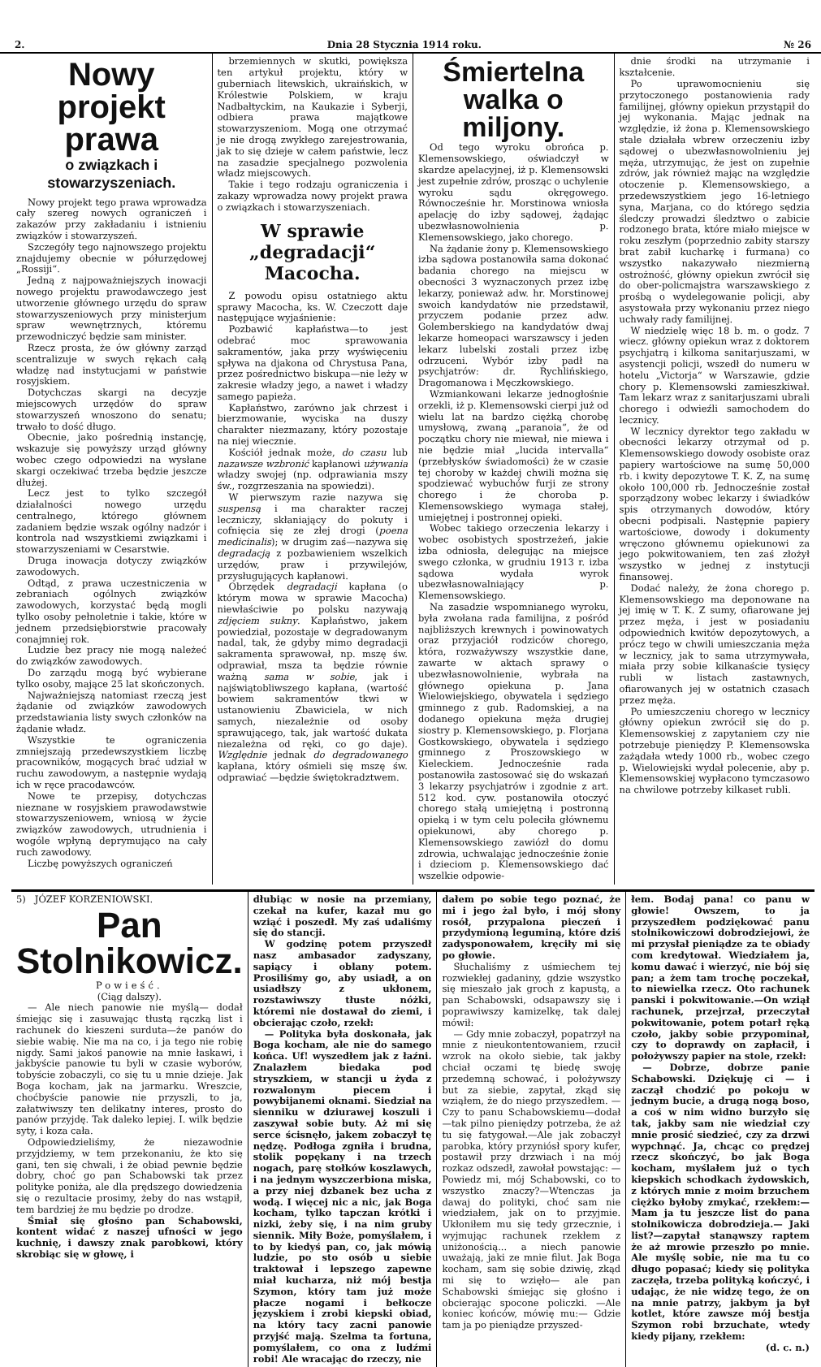2. Dnia 28 Stycznia 1914 roku. № 26
Nowy projekt prawa
o związkach i stowarzyszeniach.
Nowy projekt tego prawa wprowadza cały szereg nowych ograniczeń i zakazów przy zakładaniu i istnieniu związków i stowarzyszeń.
Szczegóły tego najnowszego projektu znajdujemy obecnie w półurzędowej „Rossiji“.
Jedną z najpoważniejszych inowacji nowego projektu prawodawczego jest utworzenie głównego urzędu do spraw stowarzyszeniowych przy ministerjum spraw wewnętrznych, któremu przewodniczyć będzie sam minister.
Rzecz prosta, że ów główny zarząd scentralizuje w swych rękach całą władzę nad instytucjami w państwie rosyjskiem.
Dotychczas skargi na decyzje miejscowych urzędów do spraw stowarzyszeń wnoszono do senatu; trwało to dość długo.
Obecnie, jako pośrednią instancję, wskazuje się powyższy urząd główny wobec czego odpowiedzi na wysłane skargi oczekiwać trzeba będzie jeszcze dłużej.
Lecz jest to tylko szczegół działalności nowego urzędu centralnego, którego głównem zadaniem będzie wszak ogólny nadzór i kontrola nad wszystkiemi związkami i stowarzyszeniami w Cesarstwie.
Druga inowacja dotyczy związków zawodowych.
Odtąd, z prawa uczestniczenia w zebraniach ogólnych związków zawodowych, korzystać będą mogli tylko osoby pełnoletnie i takie, które w jednem przedsiębiorstwie pracowały conajmniej rok.
Ludzie bez pracy nie mogą należeć do związków zawodowych.
Do zarządu mogą być wybierane tylko osoby, mające 25 lat skończonych.
Najważniejszą natomiast rzeczą jest żądanie od związków zawodowych przedstawiania listy swych członków na żądanie władz.
Wszystkie te ograniczenia zmniejszają przedewszystkiem liczbę pracowników, mogących brać udział w ruchu zawodowym, a następnie wydają ich w ręce pracodawców.
Nowe te przepisy, dotychczas nieznane w rosyjskiem prawodawstwie stowarzyszeniowem, wniosą w życie związków zawodowych, utrudnienia i wogóle wpłyną deprymująco na cały ruch zawodowy.
Liczbę powyższych ograniczeń
brzemiennych w skutki, powiększa ten artykuł projektu, który w guberniach litewskich, ukraińskich, w Królestwie Polskiem, w kraju Nadbałtyckim, na Kaukazie i Syberji, odbiera prawa majątkowe stowarzyszeniom. Mogą one otrzymać je nie drogą zwykłego zarejestrowania, jak to się dzieje w całem państwie, lecz na zasadzie specjalnego pozwolenia władz miejscowych.
Takie i tego rodzaju ograniczenia i zakazy wprowadza nowy projekt prawa o związkach i stowarzyszeniach.
W sprawie „degradacji“ Macocha.
Z powodu opisu ostatniego aktu sprawy Macocha, ks. W. Czeczott daje następujące wyjaśnienie:
Pozbawić kapłaństwa—to jest odebrać moc sprawowania sakramentów, jaka przy wyświęceniu spływa na djakona od Chrystusa Pana, przez pośrednictwo biskupa—nie leży w zakresie władzy jego, a nawet i władzy samego papieża.
Kapłaństwo, zarówno jak chrzest i bierzmowanie, wyciska na duszy charakter niezmazany, który pozostaje na niej wiecznie.
Kościół jednak może, do czasu lub nazawsze wzbronić kapłanowi używania władzy swojej (np. odprawiania mszy św., rozgrzeszania na spowiedzi).
W pierwszym razie nazywa się suspensą i ma charakter raczej leczniczy, skłaniający do pokuty i cofnięcia się ze złej drogi (poena medicinalis); w drugim zaś—nazywa się degradacją z pozbawieniem wszelkich urzędów, praw i przywilejów, przysługujących kapłanowi.
Obrzędek degradacji kapłana (o którym mowa w sprawie Macocha) niewłaściwie po polsku nazywają zdjęciem sukny. Kapłaństwo, jakem powiedział, pozostaje w degradowanym nadal, tak, że gdyby mimo degradacji sakramenta sprawował, np. mszę św. odprawiał, msza ta będzie równie ważną sama w sobie, jak i najświątobliwszego kapłana, (wartość bowiem sakramentów tkwi w ustanowieniu Zbawiciela, w nich samych, niezależnie od osoby sprawującego, tak, jak wartość dukata niezależna od ręki, co go daje). Względnie jednak do degradowanego kapłana, który ośmieli się mszę św. odprawiać —będzie świętokradztwem.
Śmiertelna walka o miljony.
Od tego wyroku obrońca p. Klemensowskiego, oświadczył w skardze apelacyjnej, iż p. Klemensowski jest zupełnie zdrów, prosząc o uchylenie wyroku sądu okręgowego. Równocześnie hr. Morstinowa wniosła apelację do izby sądowej, żądając ubezwłasnowolnienia p. Klemensowskiego, jako chorego.
Na żądanie żony p. Klemensowskiego izba sądowa postanowiła sama dokonać badania chorego na miejscu w obecności 3 wyznaczonych przez izbę lekarzy, ponieważ adw. hr. Morstinowej swoich kandydatów nie przedstawił, przyczem podanie przez adw. Golemberskiego na kandydatów dwaj lekarze homeopaci warszawscy i jeden lekarz lubelski zostali przez izbę odrzuceni. Wybór izby padł na psychjatrów: dr. Rychlińskiego, Dragomanowa i Męczkowskiego.
Wzmiankowani lekarze jednogłośnie orzekli, iż p. Klemensowski cierpi już od wielu lat na bardzo ciężką chorobę umysłową, zwaną „paranoia“, że od początku chory nie miewał, nie miewa i nie będzie miał „lucida intervalla“ (przebłysków świadomości) że w czasie tej choroby w każdej chwili można się spodziewać wybuchów furji ze strony chorego i że choroba p. Klemensowskiego wymaga stałej, umiejętnej i postronnej opieki.
Wobec takiego orzeczenia lekarzy i wobec osobistych spostrzeżeń, jakie izba odniosła, delegując na miejsce swego członka, w grudniu 1913 r. izba sądowa wydała wyrok ubezwłasnowalniający p. Klemensowskiego.
Na zasadzie wspomnianego wyroku, była zwołana rada familijna, z pośród najbliższych krewnych i powinowatych oraz przyjaciół rodziców chorego, która, rozważywszy wszystkie dane, zawarte w aktach sprawy o ubezwłasnowolnienie, wybrała na głównego opiekuna p. Jana Wielowiejskiego, obywatela i sędziego gminnego z gub. Radomskiej, a na dodanego opiekuna męża drugiej siostry p. Klemensowskiego, p. Florjana Gostkowskiego, obywatela i sędziego gminnego z Proszowskiego w Kieleckiem. Jednocześnie rada postanowiła zastosować się do wskazań 3 lekarzy psychjatrów i zgodnie z art. 512 kod. cyw. postanowiła otoczyć chorego stałą umiejętną i postronną opieką i w tym celu poleciła głównemu opiekunowi, aby chorego p. Klemensowskiego zawiózł do domu zdrowia, uchwalając jednocześnie żonie i dzieciom p. Klemensowskiego dać wszelkie odpowie-
dnie środki na utrzymanie i kształcenie.
Po uprawomocnieniu się przytoczonego postanowienia rady familijnej, główny opiekun przystąpił do jej wykonania. Mając jednak na względzie, iż żona p. Klemensowskiego stale działała wbrew orzeczeniu izby sądowej o ubezwłasnowolnieniu jej męża, utrzymując, że jest on zupełnie zdrów, jak również mając na względzie otoczenie p. Klemensowskiego, a przedewszystkiem jego 16-letniego syna, Marjana, co do którego sędzia śledczy prowadzi śledztwo o zabicie rodzonego brata, które miało miejsce w roku zeszłym (poprzednio zabity starszy brat zabił kucharkę i furmana) co wszystko nakazywało niezmierną ostrożność, główny opiekun zwrócił się do ober-policmajstra warszawskiego z prośbą o wydelegowanie policji, aby asystowała przy wykonaniu przez niego uchwały rady familijnej.
W niedzielę więc 18 b. m. o godz. 7 wiecz. główny opiekun wraz z doktorem psychjatrą i kilkoma sanitarjuszami, w asystencji policji, wszedł do numeru w hotelu „Victorja“ w Warszawie, gdzie chory p. Klemensowski zamieszkiwał. Tam lekarz wraz z sanitarjuszami ubrali chorego i odwieźli samochodem do lecznicy.
W lecznicy dyrektor tego zakładu w obecności lekarzy otrzymał od p. Klemensowskiego dowody osobiste oraz papiery wartościowe na sumę 50,000 rb. i kwity depozytowe T. K. Z, na sumę około 100,000 rb. Jednocześnie został sporządzony wobec lekarzy i świadków spis otrzymanych dowodów, który obecni podpisali. Następnie papiery wartościowe, dowody i dokumenty wręczono głównemu opiekunowi za jego pokwitowaniem, ten zaś złożył wszystko w jednej z instytucji finansowej.
Dodać należy, że żona chorego p. Klemensowskiego ma deponowane na jej imię w T. K. Z sumy, ofiarowane jej przez męża, i jest w posiadaniu odpowiednich kwitów depozytowych, a prócz tego w chwili umieszczania męża w lecznicy, jak to sama utrzymywała, miała przy sobie kilkanaście tysięcy rubli w listach zastawnych, ofiarowanych jej w ostatnich czasach przez męża.
Po umieszczeniu chorego w lecznicy główny opiekun zwrócił się do p. Klemensowskiej z zapytaniem czy nie potrzebuje pieniędzy P. Klemensowska zażądała wtedy 1000 rb., wobec czego p. Wielowiejski wydał polecenie, aby p. Klemensowskiej wypłacono tymczasowo na chwilowe potrzeby kilkaset rubli.
5) JÓZEF KORZENIOWSKI.
Pan Stolnikowicz.
Powieść.
(Ciąg dalszy).
— Ale niech panowie nie myślą— dodał śmiejąc się i zasuwając tłustą rączką list i rachunek do kieszeni surduta—że panów do siebie wabię. Nie ma na co, i ja tego nie robię nigdy. Sami jakoś panowie na mnie łaskawi, i jakbyście panowie tu byli w czasie wyborów, tobyście zobaczyli, co się tu u mnie dzieje. Jak Boga kocham, jak na jarmarku. Wreszcie, choćbyście panowie nie przyszli, to ja, załatwiwszy ten delikatny interes, prosto do panów przyjdę. Tak daleko lepiej. I. wilk będzie syty, i koza cała.
Odpowiedzieliśmy, że niezawodnie przyjdziemy, w tem przekonaniu, że kto się gani, ten się chwali, i że obiad pewnie będzie dobry, choć go pan Schabowski tak przez polityke poniża, ale dla prędszego dowiedzenia się o rezultacie prosimy, żeby do nas wstąpił, tem bardziej że mu będzie po drodze.
Śmiał się głośno pan Schabowski, kontent widać z naszej ufności w jego kuchnię, i dawszy znak parobkowi, który skrobiąc się w głowę, i
dłubiąc w nosie na przemiany, czekał na kufer, kazał mu go wziąć i poszedł. My zaś udaliśmy się do stancji.
W godzinę potem przyszedł nasz ambasador zadyszany, sapiący i oblany potem. Prosiliśmy go, aby usiadł, a on usiadłszy z ukłonem, rozstawiwszy tłuste nóżki, któremi nie dostawał do ziemi, i obcierając czoło, rzekł:
— Polityka była doskonała, jak Boga kocham, ale nie do samego końca. Uf! wyszedłem jak z łaźni. Znalazłem biedaka pod stryszkiem, w stancji u żyda z rozwalonym piecem i powybijanemi oknami. Siedział na sienniku w dziurawej koszuli i zaszywał sobie buty. Aż mi się serce ścisnęło, jakem zobaczył tę nędzę. Podłoga zgniła i brudna, stolik popękany i na trzech nogach, parę stołków koszlawych, i na jednym wyszczerbiona miska, a przy niej dzbanek bez ucha z wodą. I więcej nic a nic, jak Boga kocham, tylko tapczan krótki i nizki, żeby się, i na nim gruby siennik. Miły Boże, pomyślałem, i to by kiedyś pan, co, jak mówią ludzie, po sto osób u siebie traktował i lepszego zapewne miał kucharza, niż mój bestja Szymon, który tam już może płacze nogami i bełkocze języskiem i zrobi kiepski obiad, na który tacy zacni panowie przyjść mają. Szelma ta fortuna, pomyślałem, co ona z ludźmi robi! Ale wracając do rzeczy, nie
dałem po sobie tego poznać, że mi i jego żal było, i mój słony rosół, przypalona pieczeń i przydymioną leguminą, które dziś zadysponowałem, kręciły mi się po głowie.
Słuchaliśmy z uśmiechem tej rozwiekłej gadaniny, gdzie wszystko się mieszało jak groch z kapustą, a pan Schabowski, odsapawszy się i poprawiwszy kamizelkę, tak dalej mówił:
— Gdy mnie zobaczył, popatrzył na mnie z nieukontentowaniem, rzucił wzrok na około siebie, tak jakby chciał oczami tę biedę swoję przedemną schować, i położywszy but za siebie, zapytał, zkąd się wziąłem, że do niego przyszedłem. — Czy to panu Schabowskiemu—dodał—tak pilno pieniędzy potrzeba, że aż tu się fatygował.—Ale jak zobaczył parobka, który przyniósł spory kufer, postawił przy drzwiach i na mój rozkaz odszedł, zawołał powstając: — Powiedz mi, mój Schabowski, co to wszystko znaczy?—Wtenczas ja dawaj do polityki, choć sam nie wiedziałem, jak on to przyjmie. Ukłoniłem mu się tedy grzecznie, i wyjmując rachunek rzekłem z uniżonością... a niech panowie uważają, jaki ze mnie filut. Jak Boga kocham, sam się sobie dziwię, zkąd mi się to wzięło— ale pan Schabowski śmiejąc się głośno i obcierając spocone policzki. —Ale koniec końców, mówię mu:— Gdzie tam ja po pieniądze przyszed-
łem. Bodaj pana! co panu w głowie! Owszem, to ja przyszedłem podziękować panu stolnikowiczowi dobrodziejowi, że mi przysłał pieniądze za te obiady com kredytował. Wiedziałem ja, komu dawać i wierzyć, nie bój się pan; a żem tam trochę poczekał, to niewielka rzecz. Oto rachunek panski i pokwitowanie.—On wziął rachunek, przejrzał, przeczytał pokwitowanie, potem potarł ręką czoło, jakby sobie przypominał, czy to doprawdy on zapłacił, i położywszy papier na stole, rzekł:
— Dobrze, dobrze panie Schabowski. Dziękuję ci — i zaczął chodzić po pokoju w jednym bucie, a drugą nogą boso, a coś w nim widno burzyło się tak, jakby sam nie wiedział czy mnie prosić siedzieć, czy za drzwi wypchnąć. Ja, chcąc co prędzej rzecz skończyć, bo jak Boga kocham, myślałem już o tych kiepskich schodkach żydowskich, z których mnie z moim brzuchem ciężko byłoby zmykać, rzekłem:—Mam ja tu jeszcze list do pana stolnikowicza dobrodzieja.— Jaki list?—zapytał stanąwszy raptem że aż mrowie przeszło po mnie. Ale myślę sobie, nie ma tu co długo popasać; kiedy się polityka zaczęła, trzeba polityką kończyć, i udając, że nie widzę tego, że on na mnie patrzy, jakbym ja był kotlet, które zawsze mój bestja Szymon robi brzuchate, wtedy kiedy pijany, rzekłem:
(d. c. n.)